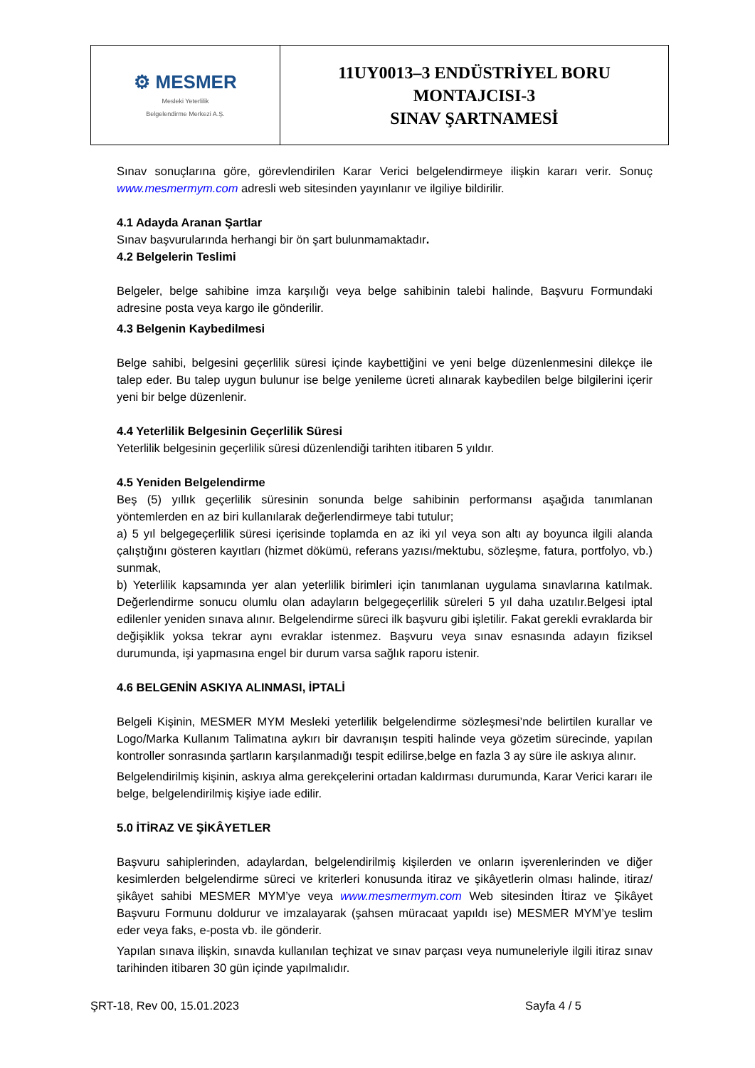| ⚙ MESMER Mesleki Yeterlilik Belgelendirme Merkezi A.Ş. | 11UY0013–3 ENDÜSTRİYEL BORU MONTAJCISI-3 SINAV ŞARTNAMESİ |
Sınav sonuçlarına göre, görevlendirilen Karar Verici belgelendirmeye ilişkin kararı verir. Sonuç www.mesmermym.com adresli web sitesinden yayınlanır ve ilgiliye bildirilir.
4.1 Adayda Aranan Şartlar
Sınav başvurularında herhangi bir ön şart bulunmamaktadır.
4.2 Belgelerin Teslimi
Belgeler, belge sahibine imza karşılığı veya belge sahibinin talebi halinde, Başvuru Formundaki adresine posta veya kargo ile gönderilir.
4.3 Belgenin Kaybedilmesi
Belge sahibi, belgesini geçerlilik süresi içinde kaybettiğini ve yeni belge düzenlenmesini dilekçe ile talep eder. Bu talep uygun bulunur ise belge yenileme ücreti alınarak kaybedilen belge bilgilerini içerir yeni bir belge düzenlenir.
4.4 Yeterlilik Belgesinin Geçerlilik Süresi
Yeterlilik belgesinin geçerlilik süresi düzenlendiği tarihten itibaren 5 yıldır.
4.5 Yeniden Belgelendirme
Beş (5) yıllık geçerlilik süresinin sonunda belge sahibinin performansı aşağıda tanımlanan yöntemlerden en az biri kullanılarak değerlendirmeye tabi tutulur;
a) 5 yıl belgegeçerlilik süresi içerisinde toplamda en az iki yıl veya son altı ay boyunca ilgili alanda çalıştığını gösteren kayıtları (hizmet dökümü, referans yazısı/mektubu, sözleşme, fatura, portfolyo, vb.) sunmak,
b) Yeterlilik kapsamında yer alan yeterlilik birimleri için tanımlanan uygulama sınavlarına katılmak. Değerlendirme sonucu olumlu olan adayların belgegeçerlilik süreleri 5 yıl daha uzatılır.Belgesi iptal edilenler yeniden sınava alınır. Belgelendirme süreci ilk başvuru gibi işletilir. Fakat gerekli evraklarda bir değişiklik yoksa tekrar aynı evraklar istenmez. Başvuru veya sınav esnasında adayın fiziksel durumunda, işi yapmasına engel bir durum varsa sağlık raporu istenir.
4.6 BELGENİN ASKIYA ALINMASI, İPTALİ
Belgeli Kişinin, MESMER MYM Mesleki yeterlilik belgelendirme sözleşmesi’nde belirtilen kurallar ve Logo/Marka Kullanım Talimatına aykırı bir davranışın tespiti halinde veya gözetim sürecinde, yapılan kontroller sonrasında şartların karşılanmadığı tespit edilirse,belge en fazla 3 ay süre ile askıya alınır.
Belgelendirilmiş kişinin, askıya alma gerekçelerini ortadan kaldırması durumunda, Karar Verici kararı ile belge, belgelendirilmiş kişiye iade edilir.
5.0 İTİRAZ VE ŞİKÂYETLER
Başvuru sahiplerinden, adaylardan, belgelendirilmiş kişilerden ve onların işverenlerinden ve diğer kesimlerden belgelendirme süreci ve kriterleri konusunda itiraz ve şikâyetlerin olması halinde, itiraz/şikâyet sahibi MESMER MYM’ye veya www.mesmermym.com Web sitesinden İtiraz ve Şikâyet Başvuru Formunu doldurur ve imzalayarak (şahsen müracaat yapıldı ise) MESMER MYM’ye teslim eder veya faks, e-posta vb. ile gönderir.
Yapılan sınava ilişkin, sınavda kullanılan teçhizat ve sınav parçası veya numuneleriyle ilgili itiraz sınav tarihinden itibaren 30 gün içinde yapılmalıdır.
ŞRT-18, Rev 00, 15.01.2023 Sayfa 4 / 5